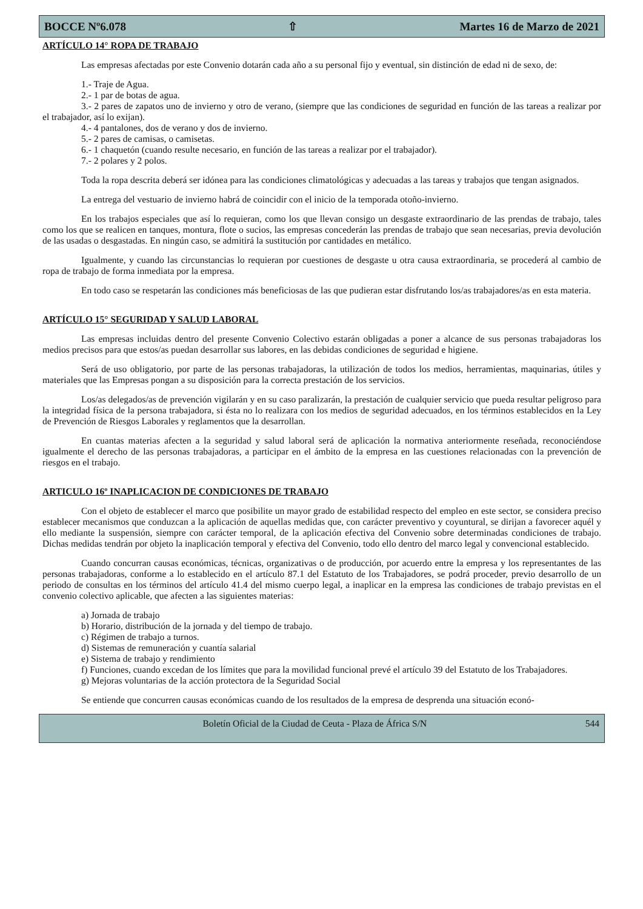BOCCE Nº6.078 ⇧ Martes 16 de Marzo de 2021
ARTÍCULO 14° ROPA DE TRABAJO
Las empresas afectadas por este Convenio dotarán cada año a su personal fijo y eventual, sin distinción de edad ni de sexo, de:
1.- Traje de Agua.
2.- 1 par de botas de agua.
3.- 2 pares de zapatos uno de invierno y otro de verano, (siempre que las condiciones de seguridad en función de las tareas a realizar por el trabajador, así lo exijan).
4.- 4 pantalones, dos de verano y dos de invierno.
5.- 2 pares de camisas, o camisetas.
6.- 1 chaquetón (cuando resulte necesario, en función de las tareas a realizar por el trabajador).
7.- 2 polares y 2 polos.
Toda la ropa descrita deberá ser idónea para las condiciones climatológicas y adecuadas a las tareas y trabajos que tengan asignados.
La entrega del vestuario de invierno habrá de coincidir con el inicio de la temporada otoño-invierno.
En los trabajos especiales que así lo requieran, como los que llevan consigo un desgaste extraordinario de las prendas de trabajo, tales como los que se realicen en tanques, montura, flote o sucios, las empresas concederán las prendas de trabajo que sean necesarias, previa devolución de las usadas o desgastadas. En ningún caso, se admitirá la sustitución por cantidades en metálico.
Igualmente, y cuando las circunstancias lo requieran por cuestiones de desgaste u otra causa extraordinaria, se procederá al cambio de ropa de trabajo de forma inmediata por la empresa.
En todo caso se respetarán las condiciones más beneficiosas de las que pudieran estar disfrutando los/as trabajadores/as en esta materia.
ARTÍCULO 15° SEGURIDAD Y SALUD LABORAL
Las empresas incluidas dentro del presente Convenio Colectivo estarán obligadas a poner a alcance de sus personas trabajadoras los medios precisos para que estos/as puedan desarrollar sus labores, en las debidas condiciones de seguridad e higiene.
Será de uso obligatorio, por parte de las personas trabajadoras, la utilización de todos los medios, herramientas, maquinarias, útiles y materiales que las Empresas pongan a su disposición para la correcta prestación de los servicios.
Los/as delegados/as de prevención vigilarán y en su caso paralizarán, la prestación de cualquier servicio que pueda resultar peligroso para la integridad física de la persona trabajadora, si ésta no lo realizara con los medios de seguridad adecuados, en los términos establecidos en la Ley de Prevención de Riesgos Laborales y reglamentos que la desarrollan.
En cuantas materias afecten a la seguridad y salud laboral será de aplicación la normativa anteriormente reseñada, reconociéndose igualmente el derecho de las personas trabajadoras, a participar en el ámbito de la empresa en las cuestiones relacionadas con la prevención de riesgos en el trabajo.
ARTICULO 16º INAPLICACION DE CONDICIONES DE TRABAJO
Con el objeto de establecer el marco que posibilite un mayor grado de estabilidad respecto del empleo en este sector, se considera preciso establecer mecanismos que conduzcan a la aplicación de aquellas medidas que, con carácter preventivo y coyuntural, se dirijan a favorecer aquél y ello mediante la suspensión, siempre con carácter temporal, de la aplicación efectiva del Convenio sobre determinadas condiciones de trabajo. Dichas medidas tendrán por objeto la inaplicación temporal y efectiva del Convenio, todo ello dentro del marco legal y convencional establecido.
Cuando concurran causas económicas, técnicas, organizativas o de producción, por acuerdo entre la empresa y los representantes de las personas trabajadoras, conforme a lo establecido en el artículo 87.1 del Estatuto de los Trabajadores, se podrá proceder, previo desarrollo de un periodo de consultas en los términos del artículo 41.4 del mismo cuerpo legal, a inaplicar en la empresa las condiciones de trabajo previstas en el convenio colectivo aplicable, que afecten a las siguientes materias:
a) Jornada de trabajo
b) Horario, distribución de la jornada y del tiempo de trabajo.
c) Régimen de trabajo a turnos.
d) Sistemas de remuneración y cuantía salarial
e) Sistema de trabajo y rendimiento
f) Funciones, cuando excedan de los límites que para la movilidad funcional prevé el artículo 39 del Estatuto de los Trabajadores.
g) Mejoras voluntarias de la acción protectora de la Seguridad Social
Se entiende que concurren causas económicas cuando de los resultados de la empresa de desprenda una situación econó-
Boletín Oficial de la Ciudad de Ceuta - Plaza de África S/N 544